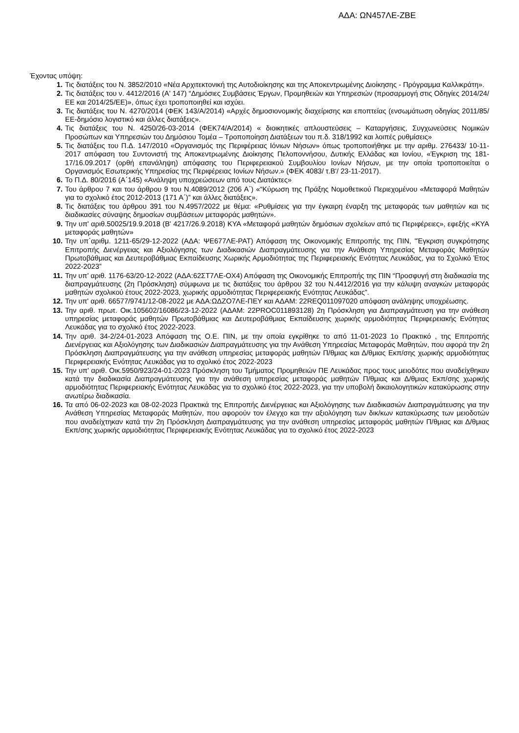ΑΔΑ: ΩΝ457ΛΕ-ΖΒΕ
Έχοντας υπόψη:
1. Τις διατάξεις του Ν. 3852/2010 «Νέα Αρχιτεκτονική της Αυτοδιοίκησης και της Αποκεντρωμένης Διοίκησης - Πρόγραμμα Καλλικράτη».
2. Τις διατάξεις του ν. 4412/2016 (Α' 147) “Δημόσιες Συμβάσεις Έργων, Προμηθειών και Υπηρεσιών (προσαρμογή στις Οδηγίες 2014/24/ ΕΕ και 2014/25/ΕΕ)», όπως έχει τροποποιηθεί και ισχύει.
3. Τις διατάξεις του Ν. 4270/2014 (ΦΕΚ 143/Α/2014) «Αρχές δημοσιονομικής διαχείρισης και εποπτείας (ενσωμάτωση οδηγίας 2011/85/ΕΕ-δημόσιο λογιστικό και άλλες διατάξεις».
4. Τις διατάξεις του Ν. 4250/26-03-2014 (ΦΕΚ74/Α/2014) « διοικητικές απλουστεύσεις – Καταργήσεις, Συγχωνεύσεις Νομικών Προσώπων και Υπηρεσιών του Δημόσιου Τομέα – Τροποποίηση Διατάξεων του π.δ. 318/1992 και λοιπές ρυθμίσεις»
5. Τις διατάξεις του Π.Δ. 147/2010 «Οργανισμός της Περιφέρειας Ιόνιων Νήσων» όπως τροποποιήθηκε με την αριθμ. 276433/ 10-11-2017 απόφαση του Συντονιστή της Αποκεντρωμένης Διοίκησης Πελοποννήσου, Δυτικής Ελλάδας και Ιονίου, «Έγκριση της 181-17/16.09.2017 (ορθή επανάληψη) απόφασης του Περιφερειακού Συμβουλίου Ιονίων Νήσων, με την οποία τροποποιείται ο Οργανισμός Εσωτερικής Υπηρεσίας της Περιφέρειας Ιονίων Νήσων.» (ΦΕΚ 4083/ τ.Β'/ 23-11-2017).
6. Το Π.Δ. 80/2016 (Α΄145) «Ανάληψη υποχρεώσεων από τους Διατάκτες»
7. Του άρθρου 7 και του άρθρου 9 του Ν.4089/2012 (206 Α΄) «“Κύρωση της Πράξης Νομοθετικού Περιεχομένου «Μεταφορά Μαθητών για το σχολικό έτος 2012-2013 (171 Α΄)” και άλλες διατάξεις».
8. Τις διατάξεις του άρθρου 391 του Ν.4957/2022 με θέμα: «Ρυθμίσεις για την έγκαιρη έναρξη της μεταφοράς των μαθητών και τις διαδικασίες σύναψης δημοσίων συμβάσεων μεταφοράς μαθητών».
9. Την υπ' αριθ.50025/19.9.2018 (Β' 4217/26.9.2018) ΚΥΑ «Μεταφορά μαθητών δημόσιων σχολείων από τις Περιφέρειες», εφεξής «ΚΥΑ μεταφοράς μαθητών»
10. Την υπ΄αριθμ. 1211-65/29-12-2022 (ΑΔΑ: ΨΕ677ΛΕ-ΡΑΤ) Απόφαση της Οικονομικής Επιτροπής της ΠΙΝ, "Έγκριση συγκρότησης Επιτροπής Διενέργειας και Αξιολόγησης των Διαδικασιών Διαπραγμάτευσης για την Ανάθεση Υπηρεσίας Μεταφοράς Μαθητών Πρωτοβάθμιας και Δευτεροβάθμιας Εκπαίδευσης Χωρικής Αρμοδιότητας της Περιφερειακής Ενότητας Λευκάδας, για το Σχολικό Έτος 2022-2023”
11. Την υπ' αριθ. 1176-63/20-12-2022 (ΑΔΑ:62ΣΤ7ΛΕ-ΟΧ4) Απόφαση της Οικονομικής Επιτροπής της ΠΙΝ “Προσφυγή στη διαδικασία της διαπραγμάτευσης (2η Πρόσκληση) σύμφωνα με τις διατάξεις του άρθρου 32 του Ν.4412/2016 για την κάλυψη αναγκών μεταφοράς μαθητών σχολικού έτους 2022-2023, χωρικής αρμοδιότητας Περιφερειακής Ενότητας Λευκάδας”.
12. Την υπ' αριθ. 66577/9741/12-08-2022 με ΑΔΑ:ΩΔΖΟ7ΛΕ-ΠΕΥ και ΑΔΑΜ: 22REQ011097020 απόφαση ανάληψης υποχρέωσης.
13. Την αριθ. πρωτ. Οικ.105602/16086/23-12-2022 (ΑΔΑΜ: 22PROC011893128) 2η Πρόσκληση για Διαπραγμάτευση για την ανάθεση υπηρεσίας μεταφοράς μαθητών Πρωτοβάθμιας και Δευτεροβάθμιας Εκπαίδευσης χωρικής αρμοδιότητας Περιφερειακής Ενότητας Λευκάδας για το σχολικό έτος 2022-2023.
14. Την αριθ. 34-2/24-01-2023 Απόφαση της Ο.Ε. ΠΙΝ, με την οποία εγκρίθηκε το από 11-01-2023 1ο Πρακτικό , της Επιτροπής Διενέργειας και Αξιολόγησης των Διαδικασιών Διαπραγμάτευσης για την Ανάθεση Υπηρεσίας Μεταφοράς Μαθητών, που αφορά την 2η Πρόσκληση Διαπραγμάτευσης για την ανάθεση υπηρεσίας μεταφοράς μαθητών Π/θμιας και Δ/θμιας Εκπ/σης χωρικής αρμοδιότητας Περιφερειακής Ενότητας Λευκάδας για το σχολικό έτος 2022-2023
15. Την υπ' αριθ. Οικ.5950/923/24-01-2023 Πρόσκληση του Τμήματος Προμηθειών ΠΕ Λευκάδας προς τους μειοδότες που αναδείχθηκαν κατά την διαδικασία Διαπραγμάτευσης για την ανάθεση υπηρεσίας μεταφοράς μαθητών Π/θμιας και Δ/θμιας Εκπ/σης χωρικής αρμοδιότητας Περιφερειακής Ενότητας Λευκάδας για το σχολικό έτος 2022-2023, για την υποβολή δικαιολογητικών κατακύρωσης στην ανωτέρω διαδικασία.
16. Τα από 06-02-2023 και 08-02-2023 Πρακτικά της Επιτροπής Διενέργειας και Αξιολόγησης των Διαδικασιών Διαπραγμάτευσης για την Ανάθεση Υπηρεσίας Μεταφοράς Μαθητών, που αφορούν τον έλεγχο και την αξιολόγηση των δικ/κων κατακύρωσης των μειοδοτών που αναδείχτηκαν κατά την 2η Πρόσκληση Διαπραγμάτευσης για την ανάθεση υπηρεσίας μεταφοράς μαθητών Π/θμιας και Δ/θμιας Εκπ/σης χωρικής αρμοδιότητας Περιφερειακής Ενότητας Λευκάδας για το σχολικό έτος 2022-2023